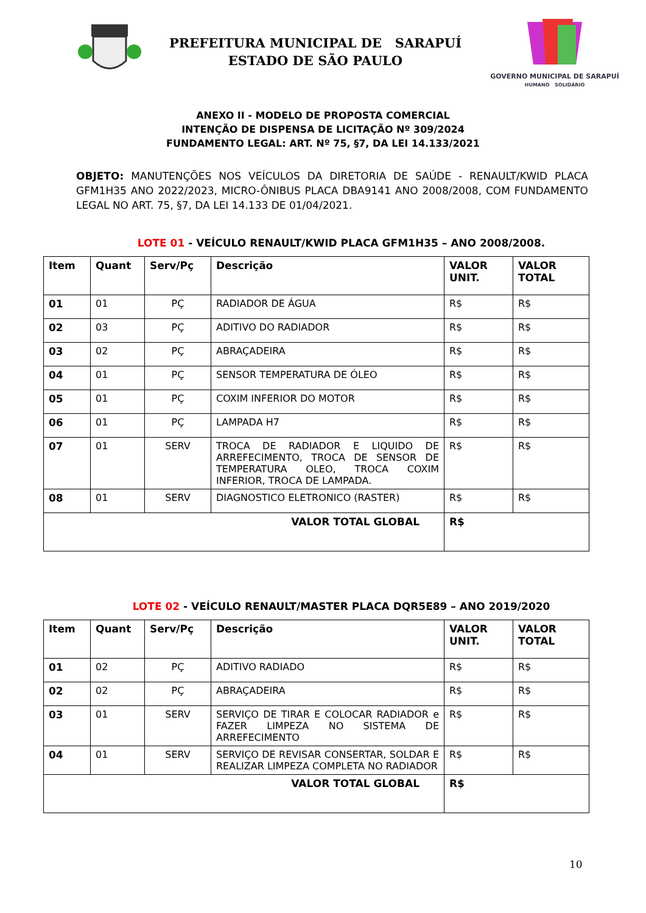PREFEITURA MUNICIPAL DE SARAPUÍ
ESTADO DE SÃO PAULO
GOVERNO MUNICIPAL DE SARAPUÍ
HUMANO SOLIDÁRIO
ANEXO II - MODELO DE PROPOSTA COMERCIAL
INTENÇÃO DE DISPENSA DE LICITAÇÃO Nº 309/2024
FUNDAMENTO LEGAL: ART. Nº 75, §7, DA LEI 14.133/2021
OBJETO: MANUTENÇÕES NOS VEÍCULOS DA DIRETORIA DE SAÚDE - RENAULT/KWID PLACA GFM1H35 ANO 2022/2023, MICRO-ÔNIBUS PLACA DBA9141 ANO 2008/2008, COM FUNDAMENTO LEGAL NO ART. 75, §7, DA LEI 14.133 DE 01/04/2021.
LOTE 01 - VEÍCULO RENAULT/KWID PLACA GFM1H35 – ANO 2008/2008.
| Item | Quant | Serv/Pç | Descrição | VALOR UNIT. | VALOR TOTAL |
| --- | --- | --- | --- | --- | --- |
| 01 | 01 | PÇ | RADIADOR DE ÁGUA | R$ | R$ |
| 02 | 03 | PÇ | ADITIVO DO RADIADOR | R$ | R$ |
| 03 | 02 | PÇ | ABRAÇADEIRA | R$ | R$ |
| 04 | 01 | PÇ | SENSOR TEMPERATURA DE ÓLEO | R$ | R$ |
| 05 | 01 | PÇ | COXIM INFERIOR DO MOTOR | R$ | R$ |
| 06 | 01 | PÇ | LAMPADA H7 | R$ | R$ |
| 07 | 01 | SERV | TROCA DE RADIADOR E LIQUIDO DE ARREFECIMENTO, TROCA DE SENSOR DE TEMPERATURA OLEO, TROCA COXIM INFERIOR, TROCA DE LAMPADA. | R$ | R$ |
| 08 | 01 | SERV | DIAGNOSTICO ELETRONICO (RASTER) | R$ | R$ |
| VALOR TOTAL GLOBAL | | | | R$ | |
LOTE 02 - VEÍCULO RENAULT/MASTER PLACA DQR5E89 – ANO 2019/2020
| Item | Quant | Serv/Pç | Descrição | VALOR UNIT. | VALOR TOTAL |
| --- | --- | --- | --- | --- | --- |
| 01 | 02 | PÇ | ADITIVO RADIADO | R$ | R$ |
| 02 | 02 | PÇ | ABRAÇADEIRA | R$ | R$ |
| 03 | 01 | SERV | SERVIÇO DE TIRAR E COLOCAR RADIADOR e FAZER LIMPEZA NO SISTEMA DE ARREFECIMENTO | R$ | R$ |
| 04 | 01 | SERV | SERVIÇO DE REVISAR CONSERTAR, SOLDAR E REALIZAR LIMPEZA COMPLETA NO RADIADOR | R$ | R$ |
| VALOR TOTAL GLOBAL | | | | R$ | |
10